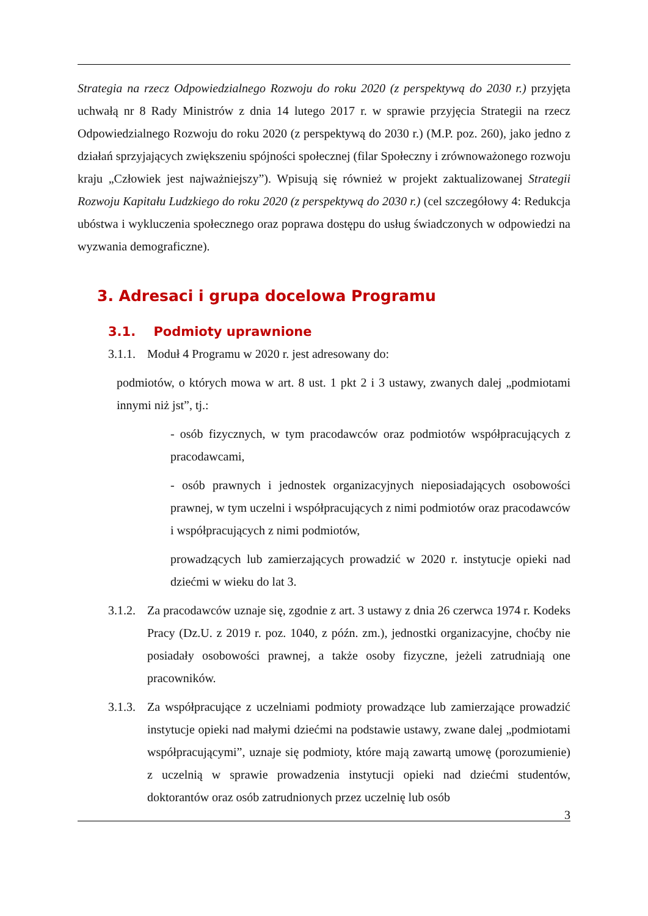Strategia na rzecz Odpowiedzialnego Rozwoju do roku 2020 (z perspektywą do 2030 r.) przyjęta uchwałą nr 8 Rady Ministrów z dnia 14 lutego 2017 r. w sprawie przyjęcia Strategii na rzecz Odpowiedzialnego Rozwoju do roku 2020 (z perspektywą do 2030 r.) (M.P. poz. 260), jako jedno z działań sprzyjających zwiększeniu spójności społecznej (filar Społeczny i zrównoważonego rozwoju kraju „Człowiek jest najważniejszy”). Wpisują się również w projekt zaktualizowanej Strategii Rozwoju Kapitału Ludzkiego do roku 2020 (z perspektywą do 2030 r.) (cel szczegółowy 4: Redukcja ubóstwa i wykluczenia społecznego oraz poprawa dostępu do usług świadczonych w odpowiedzi na wyzwania demograficzne).
3. Adresaci i grupa docelowa Programu
3.1. Podmioty uprawnione
3.1.1.
Moduł 4 Programu w 2020 r. jest adresowany do:
podmiotów, o których mowa w art. 8 ust. 1 pkt 2 i 3 ustawy, zwanych dalej „podmiotami innymi niż jst”, tj.:
- osób fizycznych, w tym pracodawców oraz podmiotów współpracujących z pracodawcami,
- osób prawnych i jednostek organizacyjnych nieposiadających osobowości prawnej, w tym uczelni i współpracujących z nimi podmiotów oraz pracodawców i współpracujących z nimi podmiotów,
prowadzących lub zamierzających prowadzić w 2020 r. instytucje opieki nad dziećmi w wieku do lat 3.
3.1.2.
Za pracodawców uznaje się, zgodnie z art. 3 ustawy z dnia 26 czerwca 1974 r. Kodeks Pracy (Dz.U. z 2019 r. poz. 1040, z późn. zm.), jednostki organizacyjne, choćby nie posiadały osobowości prawnej, a także osoby fizyczne, jeżeli zatrudniają one pracowników.
3.1.3.
Za współpracujące z uczelniami podmioty prowadzące lub zamierzające prowadzić instytucje opieki nad małymi dziećmi na podstawie ustawy, zwane dalej „podmiotami współpracującymi”, uznaje się podmioty, które mają zawartą umowę (porozumienie) z uczelnią w sprawie prowadzenia instytucji opieki nad dziećmi studentów, doktorantów oraz osób zatrudnionych przez uczelnię lub osób
3